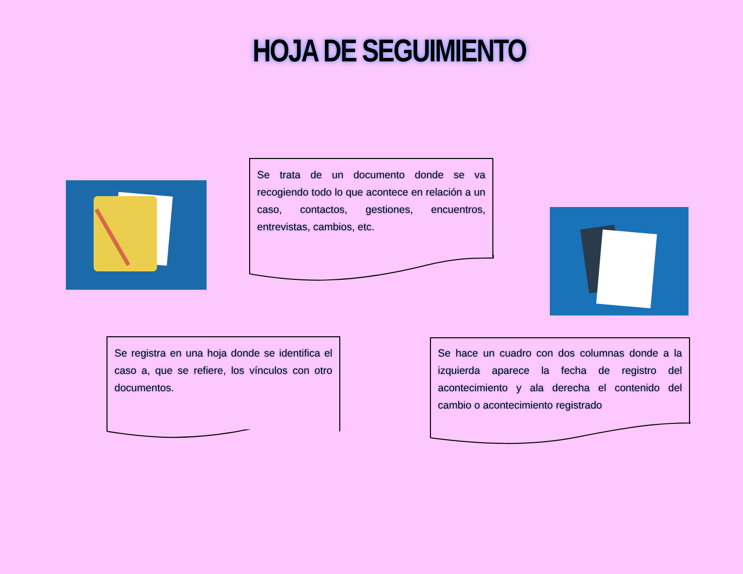HOJA DE SEGUIMIENTO
Se trata de un documento donde se va recogiendo todo lo que acontece en relación a un caso, contactos, gestiones, encuentros, entrevistas, cambios, etc.
Se registra en una hoja donde se identifica el caso a, que se refiere, los vínculos con otro documentos.
Se hace un cuadro con dos columnas donde a la izquierda aparece la fecha de registro del acontecimiento y ala derecha el contenido del cambio o acontecimiento registrado